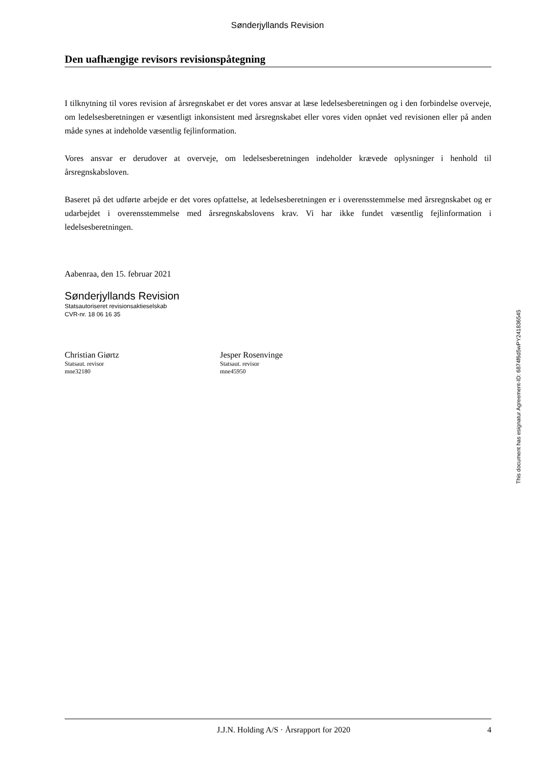Sønderjyllands Revision
Den uafhængige revisors revisionspåtegning
I tilknytning til vores revision af årsregnskabet er det vores ansvar at læse ledelsesberetningen og i den forbindelse overveje, om ledelsesberetningen er væsentligt inkonsistent med årsregnskabet eller vores viden opnået ved revisionen eller på anden måde synes at indeholde væsentlig fejlinformation.
Vores ansvar er derudover at overveje, om ledelsesberetningen indeholder krævede oplysninger i henhold til årsregnskabsloven.
Baseret på det udførte arbejde er det vores opfattelse, at ledelsesberetningen er i overensstemmelse med årsregnskabet og er udarbejdet i overensstemmelse med årsregnskabslovens krav. Vi har ikke fundet væsentlig fejlinformation i ledelsesberetningen.
Aabenraa, den 15. februar 2021
Sønderjyllands Revision
Statsautoriseret revisionsaktieselskab
CVR-nr. 18 06 16 35
Christian Giørtz
Statsaut. revisor
mne32180
Jesper Rosenvinge
Statsaut. revisor
mne45950
This document has esignatur Agreement-ID: 6874f6d5wPY241836545
J.J.N. Holding A/S · Årsrapport for 2020 4